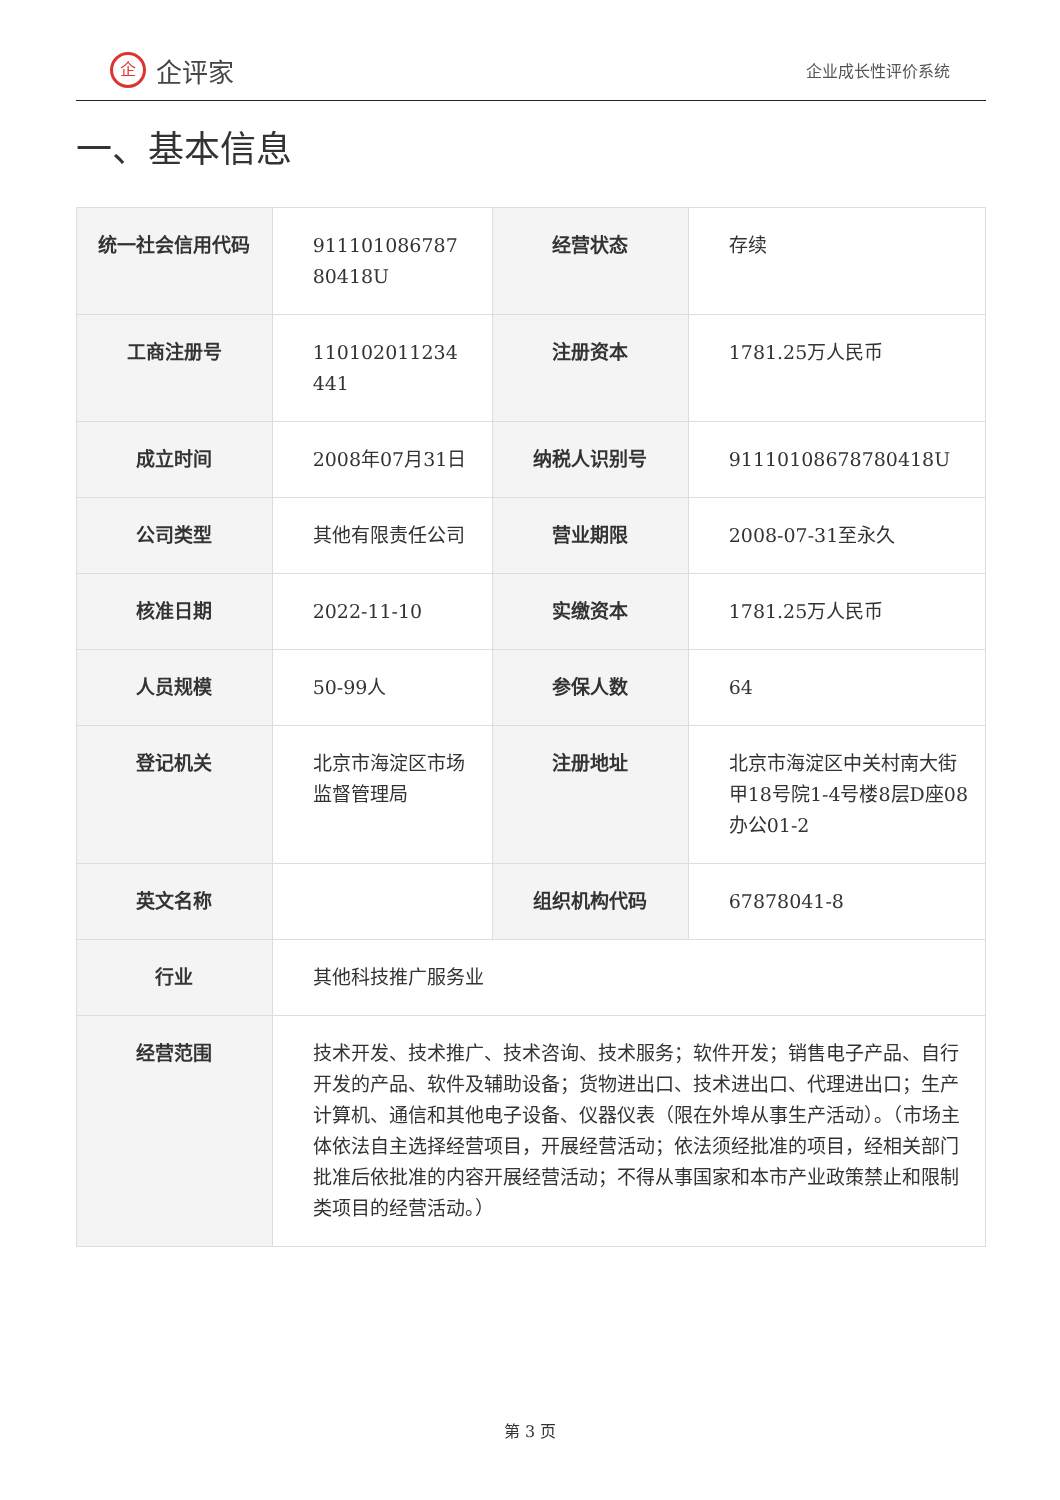企企评家
企业成长性评价系统
一、基本信息
| 统一社会信用代码 | 911101086787 80418U | 经营状态 | 存续 |
| 工商注册号 | 110102011234 441 | 注册资本 | 1781.25万人民币 |
| 成立时间 | 2008年07月31日 | 纳税人识别号 | 91110108678780418U |
| 公司类型 | 其他有限责任公司 | 营业期限 | 2008-07-31至永久 |
| 核准日期 | 2022-11-10 | 实缴资本 | 1781.25万人民币 |
| 人员规模 | 50-99人 | 参保人数 | 64 |
| 登记机关 | 北京市海淀区市场监督管理局 | 注册地址 | 北京市海淀区中关村南大街甲18号院1-4号楼8层D座08办公01-2 |
| 英文名称 | | 组织机构代码 | 67878041-8 |
| 行业 | 其他科技推广服务业 | | |
| 经营范围 | 技术开发、技术推广、技术咨询、技术服务；软件开发；销售电子产品、自行开发的产品、软件及辅助设备；货物进出口、技术进出口、代理进出口；生产计算机、通信和其他电子设备、仪器仪表（限在外埠从事生产活动）。（市场主体依法自主选择经营项目，开展经营活动；依法须经批准的项目，经相关部门批准后依批准的内容开展经营活动；不得从事国家和本市产业政策禁止和限制类项目的经营活动。） | | |
第 3 页